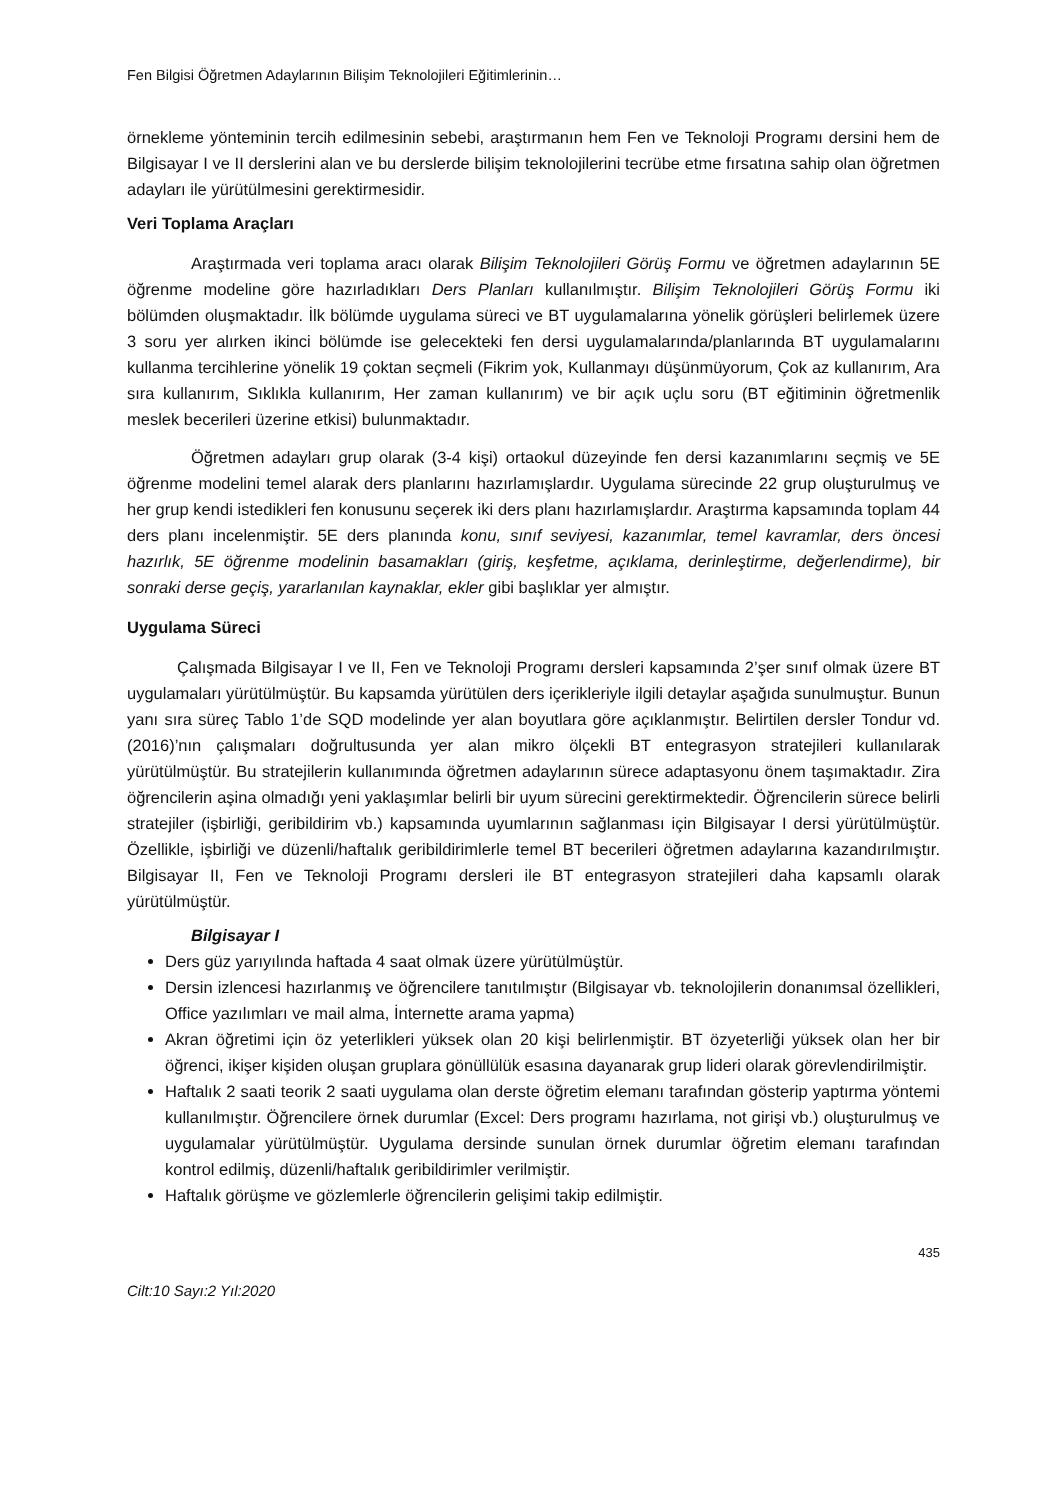Fen Bilgisi Öğretmen Adaylarının Bilişim Teknolojileri Eğitimlerinin…
örnekleme yönteminin tercih edilmesinin sebebi, araştırmanın hem Fen ve Teknoloji Programı dersini hem de Bilgisayar I ve II derslerini alan ve bu derslerde bilişim teknolojilerini tecrübe etme fırsatına sahip olan öğretmen adayları ile yürütülmesini gerektirmesidir.
Veri Toplama Araçları
Araştırmada veri toplama aracı olarak Bilişim Teknolojileri Görüş Formu ve öğretmen adaylarının 5E öğrenme modeline göre hazırladıkları Ders Planları kullanılmıştır. Bilişim Teknolojileri Görüş Formu iki bölümden oluşmaktadır. İlk bölümde uygulama süreci ve BT uygulamalarına yönelik görüşleri belirlemek üzere 3 soru yer alırken ikinci bölümde ise gelecekteki fen dersi uygulamalarında/planlarında BT uygulamalarını kullanma tercihlerine yönelik 19 çoktan seçmeli (Fikrim yok, Kullanmayı düşünmüyorum, Çok az kullanırım, Ara sıra kullanırım, Sıklıkla kullanırım, Her zaman kullanırım) ve bir açık uçlu soru (BT eğitiminin öğretmenlik meslek becerileri üzerine etkisi) bulunmaktadır.
Öğretmen adayları grup olarak (3-4 kişi) ortaokul düzeyinde fen dersi kazanımlarını seçmiş ve 5E öğrenme modelini temel alarak ders planlarını hazırlamışlardır. Uygulama sürecinde 22 grup oluşturulmuş ve her grup kendi istedikleri fen konusunu seçerek iki ders planı hazırlamışlardır. Araştırma kapsamında toplam 44 ders planı incelenmiştir. 5E ders planında konu, sınıf seviyesi, kazanımlar, temel kavramlar, ders öncesi hazırlık, 5E öğrenme modelinin basamakları (giriş, keşfetme, açıklama, derinleştirme, değerlendirme), bir sonraki derse geçiş, yararlanılan kaynaklar, ekler gibi başlıklar yer almıştır.
Uygulama Süreci
Çalışmada Bilgisayar I ve II, Fen ve Teknoloji Programı dersleri kapsamında 2’şer sınıf olmak üzere BT uygulamaları yürütülmüştür. Bu kapsamda yürütülen ders içerikleriyle ilgili detaylar aşağıda sunulmuştur. Bunun yanı sıra süreç Tablo 1’de SQD modelinde yer alan boyutlara göre açıklanmıştır. Belirtilen dersler Tondur vd. (2016)’nın çalışmaları doğrultusunda yer alan mikro ölçekli BT entegrasyon stratejileri kullanılarak yürütülmüştür. Bu stratejilerin kullanımında öğretmen adaylarının sürece adaptasyonu önem taşımaktadır. Zira öğrencilerin aşina olmadığı yeni yaklaşımlar belirli bir uyum sürecini gerektirmektedir. Öğrencilerin sürece belirli stratejiler (işbirliği, geribildirim vb.) kapsamında uyumlarının sağlanması için Bilgisayar I dersi yürütülmüştür. Özellikle, işbirliği ve düzenli/haftalık geribildirimlerle temel BT becerileri öğretmen adaylarına kazandırılmıştır. Bilgisayar II, Fen ve Teknoloji Programı dersleri ile BT entegrasyon stratejileri daha kapsamlı olarak yürütülmüştür.
Bilgisayar I
Ders güz yarıyılında haftada 4 saat olmak üzere yürütülmüştür.
Dersin izlencesi hazırlanmış ve öğrencilere tanıtılmıştır (Bilgisayar vb. teknolojilerin donanımsal özellikleri, Office yazılımları ve mail alma, İnternette arama yapma)
Akran öğretimi için öz yeterlikleri yüksek olan 20 kişi belirlenmiştir. BT özyeterliği yüksek olan her bir öğrenci, ikişer kişiden oluşan gruplara gönüllülük esasına dayanarak grup lideri olarak görevlendirilmiştir.
Haftalık 2 saati teorik 2 saati uygulama olan derste öğretim elemanı tarafından gösterip yaptırma yöntemi kullanılmıştır. Öğrencilere örnek durumlar (Excel: Ders programı hazırlama, not girişi vb.) oluşturulmuş ve uygulamalar yürütülmüştür. Uygulama dersinde sunulan örnek durumlar öğretim elemanı tarafından kontrol edilmiş, düzenli/haftalık geribildirimler verilmiştir.
Haftalık görüşme ve gözlemlerle öğrencilerin gelişimi takip edilmiştir.
435
Cilt:10 Sayı:2 Yıl:2020